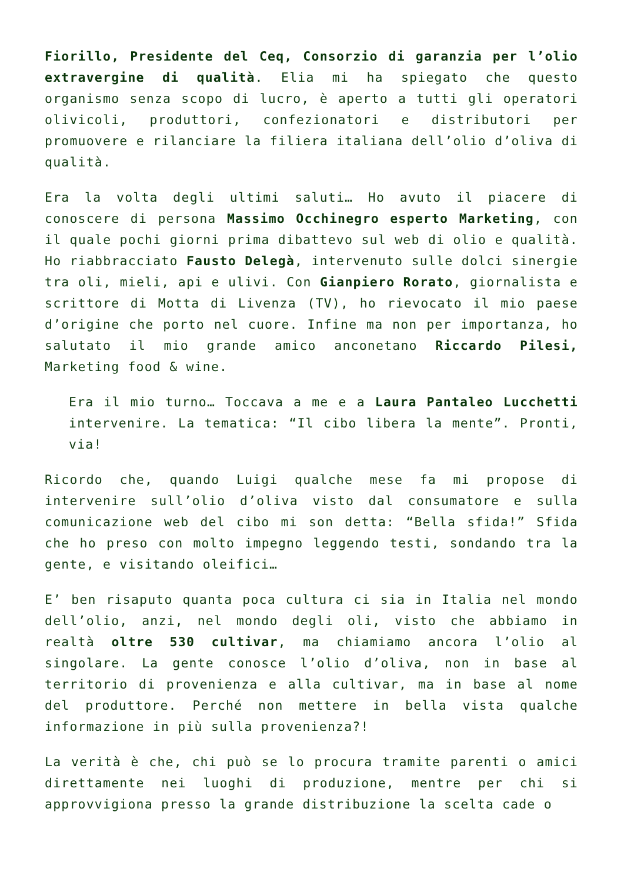Fiorillo, Presidente del Ceq, Consorzio di garanzia per l’olio extravergine di qualità. Elia mi ha spiegato che questo organismo senza scopo di lucro, è aperto a tutti gli operatori olivicoli, produttori, confezionatori e distributori per promuovere e rilanciare la filiera italiana dell’olio d’oliva di qualità.
Era la volta degli ultimi saluti… Ho avuto il piacere di conoscere di persona Massimo Occhinegro esperto Marketing, con il quale pochi giorni prima dibattevo sul web di olio e qualità. Ho riabbracciato Fausto Delegà, intervenuto sulle dolci sinergie tra oli, mieli, api e ulivi. Con Gianpiero Rorato, giornalista e scrittore di Motta di Livenza (TV), ho rievocato il mio paese d’origine che porto nel cuore. Infine ma non per importanza, ho salutato il mio grande amico anconetano Riccardo Pilesi, Marketing food & wine.
Era il mio turno… Toccava a me e a Laura Pantaleo Lucchetti intervenire. La tematica: “Il cibo libera la mente”. Pronti, via!
Ricordo che, quando Luigi qualche mese fa mi propose di intervenire sull’olio d’oliva visto dal consumatore e sulla comunicazione web del cibo mi son detta: “Bella sfida!” Sfida che ho preso con molto impegno leggendo testi, sondando tra la gente, e visitando oleifici…
E’ ben risaputo quanta poca cultura ci sia in Italia nel mondo dell’olio, anzi, nel mondo degli oli, visto che abbiamo in realtà oltre 530 cultivar, ma chiamiamo ancora l’olio al singolare. La gente conosce l’olio d’oliva, non in base al territorio di provenienza e alla cultivar, ma in base al nome del produttore. Perché non mettere in bella vista qualche informazione in più sulla provenienza?!
La verità è che, chi può se lo procura tramite parenti o amici direttamente nei luoghi di produzione, mentre per chi si approvvigiona presso la grande distribuzione la scelta cade o